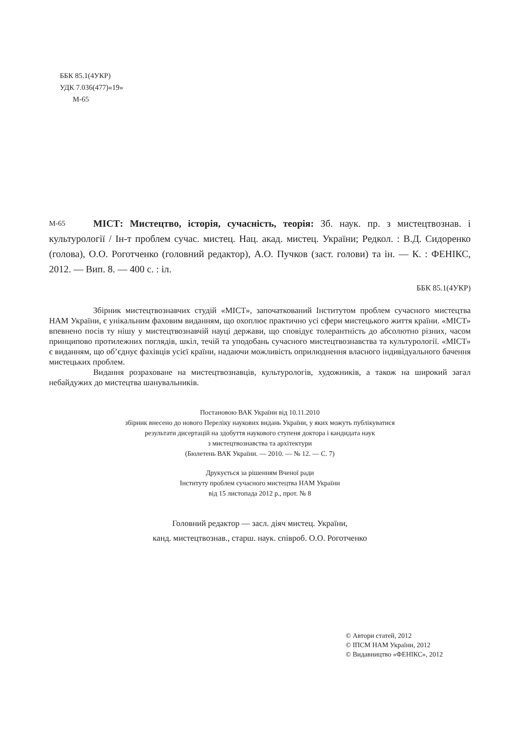ББК 85.1(4УКР)
УДК 7.036(477)«19»
М-65
М-65
МІСТ: Мистецтво, історія, сучасність, теорія: Зб. наук. пр. з мистецтвознав. і культурології / Ін-т проблем сучас. мистец. Нац. акад. мистец. України; Редкол. : В.Д. Сидоренко (голова), О.О. Роготченко (головний редактор), А.О. Пучков (заст. голови) та ін. — К. : ФЕНІКС, 2012. — Вип. 8. — 400 с. : іл.
ББК 85.1(4УКР)
Збірник мистецтвознавчих студій «МІСТ», започаткований Інститутом проблем сучасного мистецтва НАМ України, є унікальним фаховим виданням, що охоплює практично усі сфери мистецького життя країни. «МІСТ» впевнено посів ту нішу у мистецтвознавчій науці держави, що сповідує толерантність до абсолютно різних, часом принципово протилежних поглядів, шкіл, течій та уподобань сучасного мистецтвознавства та культурології. «МІСТ» є виданням, що об’єднує фахівців усієї країни, надаючи можливість оприлюднення власного індивідуального бачення мистецьких проблем.
Видання розраховане на мистецтвознавців, культурологів, художників, а також на широкий загал небайдужих до мистецтва шанувальників.
Постановою ВАК України від 10.11.2010
збірник внесено до нового Переліку наукових видань України, у яких можуть публікуватися
результати дисертацій на здобуття наукового ступеня доктора і кандидата наук
з мистецтвознавства та архітектури
(Бюлетень ВАК України. — 2010. — № 12. — С. 7)
Друкується за рішенням Вченої ради
Інституту проблем сучасного мистецтва НАМ України
від 15 листопада 2012 р., прот. № 8
Головний редактор — засл. діяч мистец. України,
канд. мистецтвознав., старш. наук. співроб. О.О. Роготченко
© Автори статей, 2012
© ІПСМ НАМ України, 2012
© Видавництво «ФЕНІКС», 2012